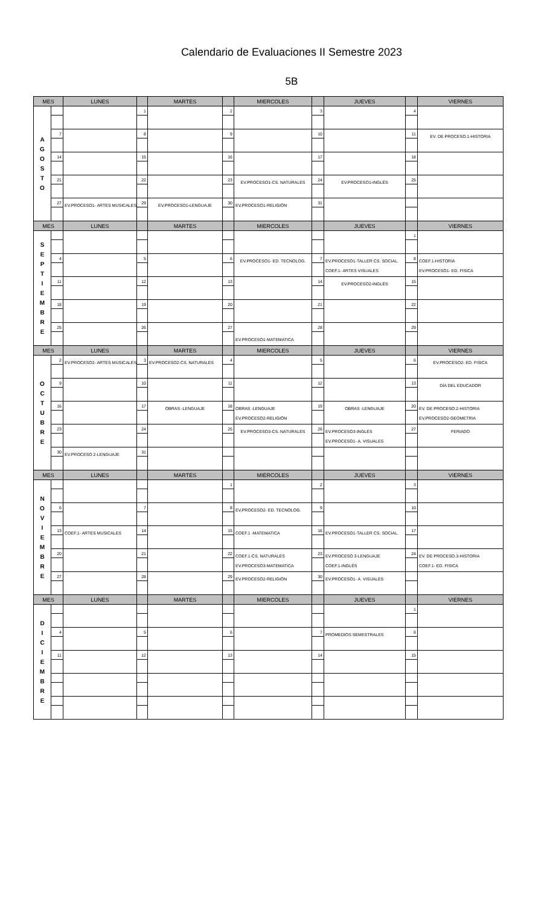Calendario de Evaluaciones II Semestre 2023
5B
| MES | | LUNES | | MARTES | | MIERCOLES | | JUEVES | | VIERNES |
| --- | --- | --- | --- | --- | --- | --- | --- | --- | --- | --- |
| A G O S T O | | | 1 | | 2 | | 3 | | 4 | |
| | 7 | | 8 | | 9 | | 10 | | 11 | EV. DE PROCESO.1-HISTORIA |
| | 14 | | 15 | | 16 | | 17 | | 18 | |
| | 21 | | 22 | | 23 | EV.PROCESO1-CS. NATURALES | 24 | EV.PROCESO1-INGLÉS | 25 | |
| | 27 | EV.PROCESO1- ARTES MUSICALES | 29 | EV.PROCESO1-LENGUAJE | 30 | EV.PROCESO1-RELIGIÓN | 31 | | | |
| MES | | LUNES | | MARTES | | MIERCOLES | | JUEVES | | VIERNES |
| S E P T I E M B R E | | | | | | | | | 1 | |
| | 4 | | 5 | | 6 | EV.PROCESO1- ED. TECNOLOG. | 7 | EV.PROCESO1-TALLER CS. SOCIAL. COEF.1- ARTES VISUALES | 8 | COEF.1-HISTORIA EV.PROCESO1- ED. FISICA |
| | 11 | | 12 | | 13 | | 14 | EV.PROCESO2-INGLÉS | 15 | |
| | 18 | | 19 | | 20 | | 21 | | 22 | |
| | 25 | | 26 | | 27 | EV.PROCESO1-MATEMATICA | 28 | | 29 | |
| MES | | LUNES | | MARTES | | MIERCOLES | | JUEVES | | VIERNES |
| O C T U B R E | 2 | EV.PROCESO2- ARTES MUSICALES | 3 | EV.PROCESO2-CS. NATURALES | 4 | | 5 | | 6 | EV.PROCESO2- ED. FISICA |
| | 9 | | 10 | | 11 | | 12 | | 13 | DÍA DEL EDUCADOR |
| | 16 | | 17 | OBRAS -LENGUAJE | 18 | OBRAS -LENGUAJE EV.PROCESO2-RELIGIÓN | 19 | OBRAS -LENGUAJE | 20 | EV. DE PROCESO.2-HISTORIA EV.PROCESO2-GEOMETRIA |
| | 23 | | 24 | | 25 | EV.PROCESO3-CS. NATURALES | 26 | EV.PROCESO3-INGLÉS EV.PROCESO1- A. VISUALES | 27 | FERIADO |
| | 30 | EV.PROCESO 2-LENGUAJE | 31 | | | | | | | |
| MES | | LUNES | | MARTES | | MIERCOLES | | JUEVES | | VIERNES |
| N O V I E M B R E | | | | | 1 | | 2 | | 3 | |
| | 6 | | 7 | | 8 | EV.PROCESO2- ED. TECNOLOG. | 9 | | 10 | |
| | 13 | COEF.1- ARTES MUSICALES | 14 | | 15 | COEF.1 -MATEMATICA | 16 | EV.PROCESO1-TALLER CS. SOCIAL. | 17 | |
| | 20 | | 21 | | 22 | COEF.1-CS. NATURALES EV.PROCESO3-MATEMATICA | 23 | EV.PROCESO 3-LENGUAJE COEF.1-INGLÉS | 24 | EV. DE PROCESO.3-HISTORIA COEF.1- ED. FISICA |
| | 27 | | 28 | | 29 | EV.PROCESO2-RELIGIÓN | 30 | EV.PROCESO1- A. VISUALES | | |
| MES | | LUNES | | MARTES | | MIERCOLES | | JUEVES | | VIERNES |
| D I C I E M B R E | | | | | | | | | 1 | |
| | 4 | | 5 | | 6 | | 7 | PROMEDIOS SEMESTRALES | 8 | |
| | 11 | | 12 | | 13 | | 14 | | 15 | |